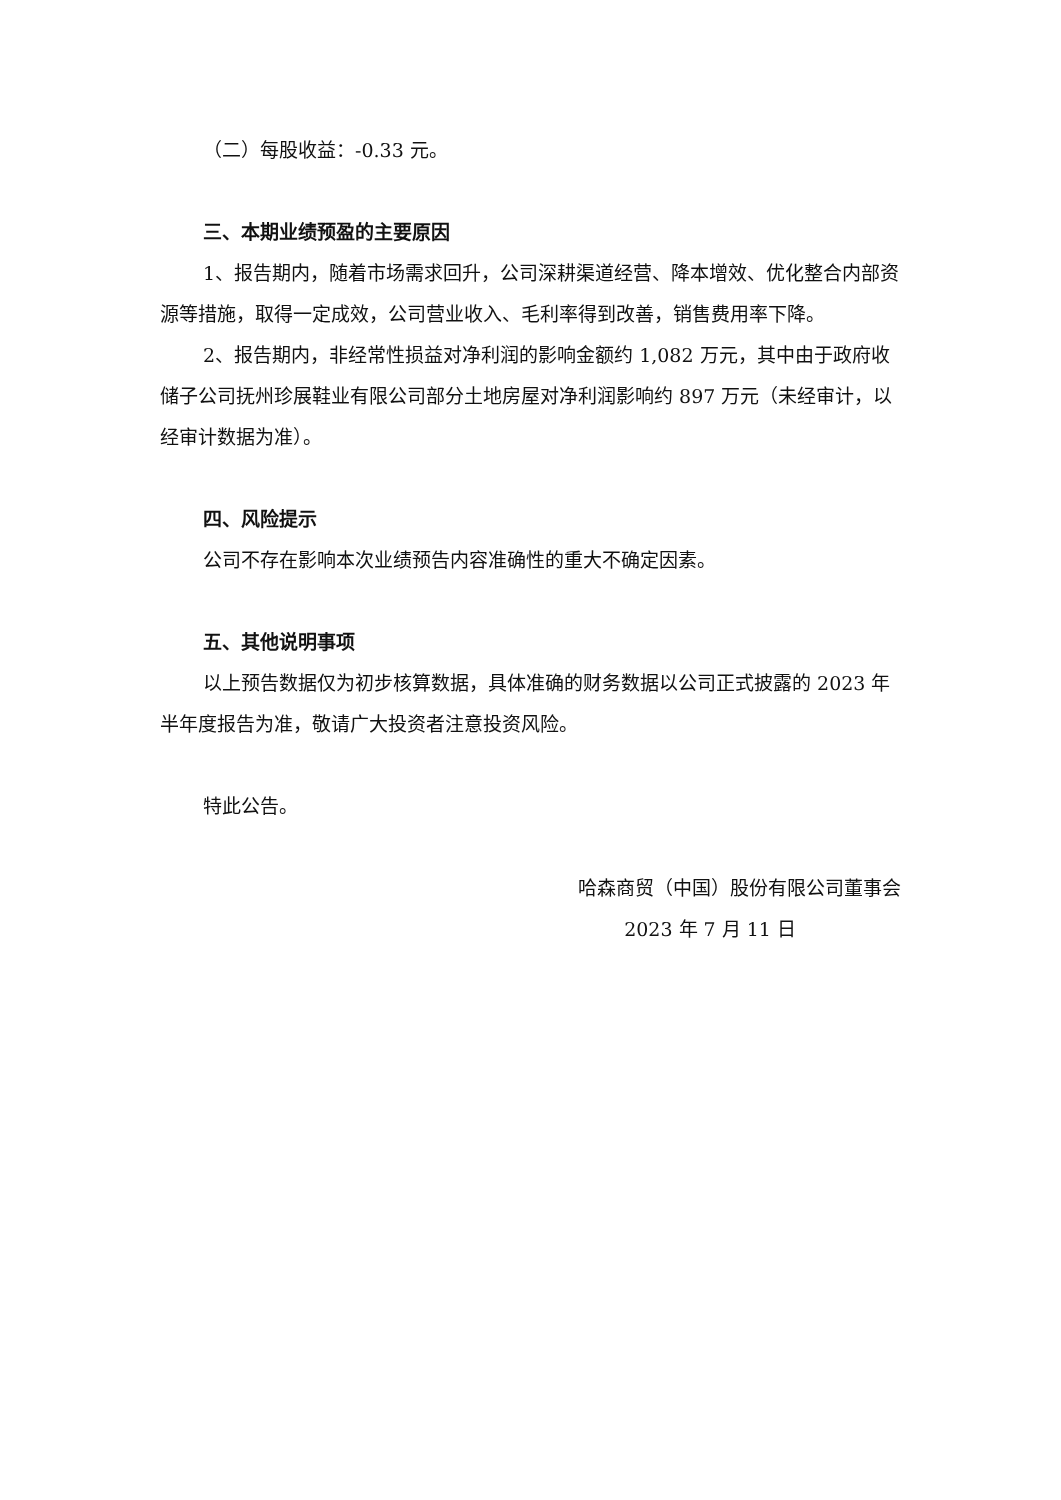（二）每股收益：-0.33 元。
三、本期业绩预盈的主要原因
1、报告期内，随着市场需求回升，公司深耕渠道经营、降本增效、优化整合内部资源等措施，取得一定成效，公司营业收入、毛利率得到改善，销售费用率下降。
2、报告期内，非经常性损益对净利润的影响金额约 1,082 万元，其中由于政府收储子公司抚州珍展鞋业有限公司部分土地房屋对净利润影响约 897 万元（未经审计，以经审计数据为准）。
四、风险提示
公司不存在影响本次业绩预告内容准确性的重大不确定因素。
五、其他说明事项
以上预告数据仅为初步核算数据，具体准确的财务数据以公司正式披露的 2023 年半年度报告为准，敬请广大投资者注意投资风险。
特此公告。
哈森商贸（中国）股份有限公司董事会
2023 年 7 月 11 日